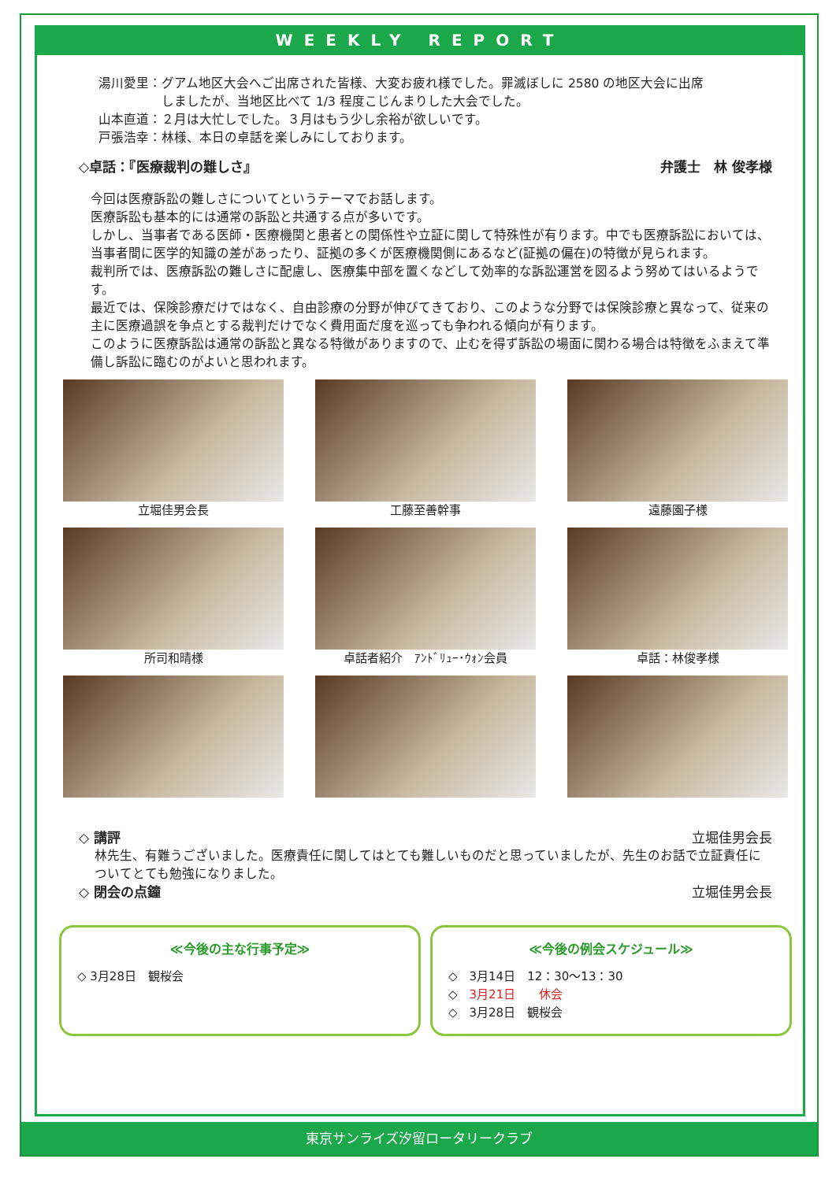WEEKLY REPORT
湯川愛里：グアム地区大会へご出席された皆様、大変お疲れ様でした。罪滅ぼしに 2580 の地区大会に出席
　　　　　しましたが、当地区比べて 1/3 程度こじんまりした大会でした。
山本直道：２月は大忙しでした。３月はもう少し余裕が欲しいです。
戸張浩幸：林様、本日の卓話を楽しみにしております。
◇卓話：『医療裁判の難しさ』 弁護士　林 俊孝様
今回は医療訴訟の難しさについてというテーマでお話します。
医療訴訟も基本的には通常の訴訟と共通する点が多いです。
しかし、当事者である医師・医療機関と患者との関係性や立証に関して特殊性が有ります。中でも医療訴訟においては、当事者間に医学的知識の差があったり、証拠の多くが医療機関側にあるなど(証拠の偏在)の特徴が見られます。
裁判所では、医療訴訟の難しさに配慮し、医療集中部を置くなどして効率的な訴訟運営を図るよう努めてはいるようです。
最近では、保険診療だけではなく、自由診療の分野が伸びてきており、このような分野では保険診療と異なって、従来の主に医療過誤を争点とする裁判だけでなく費用面だ度を巡っても争われる傾向が有ります。
このように医療訴訟は通常の訴訟と異なる特徴がありますので、止むを得ず訴訟の場面に関わる場合は特徴をふまえて準備し訴訟に臨むのがよいと思われます。
立堀佳男会長
工藤至善幹事
遠藤園子様
所司和晴様
卓話者紹介　ｱﾝﾄﾞﾘｭｰ･ｳｫﾝ会員
卓話：林俊孝様
◇ 講評 立堀佳男会長
林先生、有難うございました。医療責任に関してはとても難しいものだと思っていましたが、先生のお話で立証責任についてとても勉強になりました。
◇ 閉会の点鐘 立堀佳男会長
≪今後の主な行事予定≫
◇ 3月28日　観桜会
≪今後の例会スケジュール≫
◇　3月14日　12：30～13：30
◇　3月21日　　休会
◇　3月28日　観桜会
東京サンライズ汐留ロータリークラブ